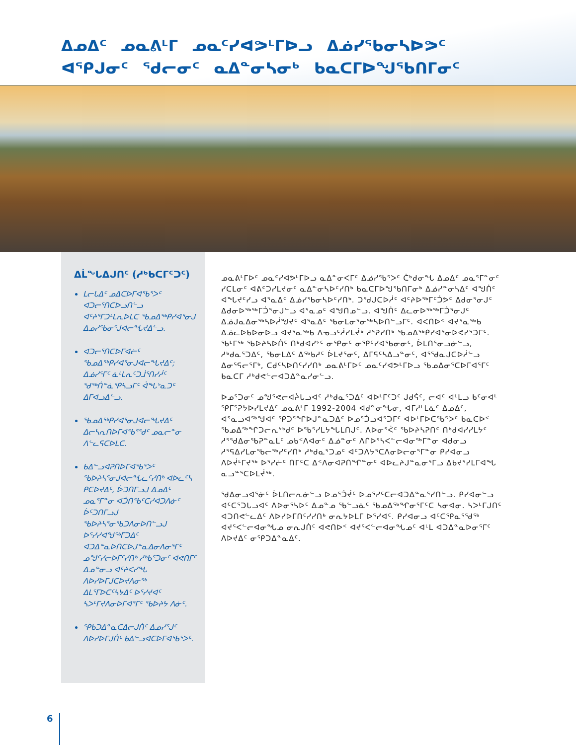ᐃᓄᐃᑦ ᓄᓇᕕᒻᒥ ᓄᓇᑦᓯᐊᕗᒻᒥᐅᓗ ᐃᓅᓯᖃᓂᓴᐅᕗᑦ ᐊᕿᒍᓂᑦ ᖁᓕᓂᑦ ᓇᐃᓐᓂᓴᓂᒃ ᑲᓇᑕᒥᐅᖑᖃᑎᒥᓂᑦ
ᐃᒫᖓᐃᒍᑎᑦ (ᓱᒃᑲᑕᒥᑦᑐᑦ)
ᒪᓕᒐᐃᑦ ᓄᐃᑕᐅᒥᐊᖃᕐᐳᑦ ᐊᑐᓕᕐᑎᑕᐅᓗᑎᓪᓗ ᐊᑦᔨᕐᒥᑐᒻᒪᕆᐅᒪᑕ ᖃᓄᐃᖅᑭᓯᐊᕐᓂᒍ ᐃᓄᓯᖃᓂᕐᒍᐊᓕᖓᔪᐃᓪᓗ.
ᐊᑐᓕᕐᑎᑕᐅᒥᐊᓖᑦ ᖃᓄᐃᖅᑭᓯᐊᕐᓂᒍᐊᓕᖓᔪᐃᑦ; ᐃᓅᓯᕐᒥᑦ ᓈᒻᒪᕆᑦᑐᒨᕐᑎᓯᓲᑦ ᖁᖅᑏᓐᓈᕿᓴᓗᒥᑦ ᐋᖓᔾᓇᑐᑦ ᐃᒥᐊᓗᐃᓪᓗ.
ᖃᓄᐃᖅᑭᓯᐊᕐᓂᒍᐊᓕᖓᔪᐃᑦ ᐃᓕᓴᕆᑎᐅᒥᐊᖃᕐᖁᑦ ᓄᓇᓕᓐᓂ ᐱᓪᓚᕋᑕᐅᒪᑕ.
ᑲᐃᓪᓗᐊᕈᑎᐅᒥᐊᖃᕐᐳᑦ ᖃᐅᔨᓴᕐᓂᒍᐊᓕᖓᓚᑦᓯᑎᒃ ᐊᐅᓚᑦᓴ ᑭᑕᐅᔪᐃᑦ, ᐆᑐᑎᒥᓗᒍ ᐃᓄᐃᑦ ᓄᓇᕐᒥᓐᓂ ᐊᑑᑎᖃᑦᑕᓯᐊᑐᐱᓃᑦ ᐆᑦᑐᑎᒥᓗᒍ ᖃᐅᔨᓴᕐᓂᖃᑐᐱᓂᐅᑎᓪᓗᒍ ᐅᕐᓯᓯᐊᖑᖅᒥᑐᐃᑦ ᐊᑐᐃᓐᓇᐅᑎᑕᐅᒍᓐᓇᐃᓂᐱᓂᕐᒥᑦ ᓄᖑᑦᓯᓕᐅᒥᑦᓯᑎᒃ ᓱᒃᑲᕐᑐᓂᑦ ᐊᕙᑎᒥᑦ ᐃᓄᓐᓂᓗ ᐊᑦᔨᐸᓯᖓ ᐱᐅᓯᐅᒥᒍᑕᐅᔪᐱᓂᖅ ᐃᒪᕐᒥᐅᑕᑦᓴᔭᐃᑦ ᐅᕐᓯᔪᐊᑦ ᓴᐳᒻᒥᔪᐱᓂᐅᒥᐊᕐᒥᑦ ᖃᐅᔨᔭ ᐱᓃᑦ.
ᕿᑲᑐᐃᓐᓇᑕᐃᓕᒍᑏᑦ ᐃᓄᓯᕐᒍᑦ ᐱᐅᓯᐅᒥᒍᑏᑦ ᑲᐃᓪᓗᐊᑕᐅᒥᐊᖃᕐᐳᑦ.
ᓄᓇᕕᒻᒥᐅᑦ ᓄᓇᑦᓯᐊᕗᒻᒥᐅᓗ ᓇᐃᓐᓂᐸᒥᑦ ᐃᓅᓯᖃᕐᐳᑦ ᑖᒃᑯᓂᖓ ᐃᓄᐃᑦ ᓄᓇᕐᒥᓐᓂᑦ ᓯᑕᒪᓂᑦ ᐊᕕᑦᑐᓯᒪᔪᓂᑦ ᓇᐃᓐᓂᓴᐅᑦᓯᑎᒃ ᑲᓇᑕᒥᐅᖑᖃᑎᒥᓂᒃ ᐃᓅᓯᓐᓂᓴᐃᑦ ᐊᖑᑏᑦ ᐊᖓᔪᑦᓯᓗ ᐊᕐᓇᐃᑦ ᐃᓅᓯᖃᓂᓴᐅᑦᓯᑎᒃ. ᑐᖁᒍᑕᐅᓲᑦ ᐊᑦᔨᐅᖅᒥᑦᑑᕗᑦ ᐃᑯᓂᕐᓂᒍᑦ ᐃᑯᓂᐅᖅᖅᒥᑑᕐᓂᒍᓪᓗ ᐊᕐᓇᓄᑦ ᐊᖑᑎᓄᓪᓗ. ᐊᖑᑏᑦ ᐃᓚᓂᐅᖅᖅᒥᑑᕐᓂᒍᑦ ᐃᓅᒍᓇᐃᓂᖅᓴᐅᓲᖑᔪᑦ ᐊᕐᓇᐃᑦ ᖃᓂᒪᓂᕐᓂᖅᓴᐅᑎᓪᓗᒥᑦ. ᐊᐸᑎᐅᑉ ᐊᔪᕐᓇᖅᑲ ᐃᓅᓚᐅᑲᐅᓂᐅᓗ ᐊᔪᕐᓇᖅᑲ ᐱᓀᓗᑦᓲᓯᒪᔫᒃ ᓱᕐᕈᓯᑎᒃ ᖃᓄᐃᖅᑭᓯᐊᕐᓂᐅᕙᓯᕐᑐᒥᑦ. ᖃᒻᒥᖅ ᖃᐅᔨᓴᐅᑏᑦ ᑎᒃᑯᐊᓯᔾᑦ ᓂᕿᓂᑦ ᓂᕿᑦᓯᐊᖃᓂᓂᑦ, ᐆᒪᑎᕐᓂᓗᓃᓪᓗ, ᓱᒃᑯᓇᕐᑐᐃᑦ, ᖃᓂᒪᐃᑦ ᐃᖅᑲᓱᑦ ᐆᒪᔪᕐᓂᑦ, ᐃᒥᕋᑦᓴᐃᓗᓐᓂᑦ, ᐊᕐᖁᓇᒍᑕᐅᓲᓪᓗ ᐃᓂᕐᕋᓕᕐᒥᒃ, ᑕᑯᑦᓴᐅᑎᑦᓯᓯᑎᒃ ᓄᓇᕕᒻᒥᐅᑦ ᓄᓇᑦᓯᐊᕗᒻᒥᐅᓗ ᖃᓄᐃᓂᕐᑕᐅᒥᐊᕐᒥᑦ ᑲᓇᑕᒥ ᓱᒃᑯᕙᓪᓕᐊᑐᐃᓐᓇᓯᓂᓪᓗ.
ᐅᓄᕐᑐᓂᑦ ᓄᖑᕐᕙᓕᐊᔩᒐᓗᐊᑦ ᓱᒃᑯᓇᕐᑐᐃᑦ ᐊᐅᒻᒥᑦᑐᑦ ᒍᑯᕌᑦ, ᓕᐊᑦ ᐊᒻᒪᓗ ᑲᑦᓂᐊᒻ ᕿᒥᕐᕈᔭᐅᓯᒪᔪᐃᑦ ᓄᓇᕕᒻᒥ 1992-2004 ᐊᑯᓐᓂᖓᓂ, ᐊᒥᓱᒻᒪᓈᑦ ᐃᓄᐃᑦ, ᐊᕐᓇᓗᐊᖅᖑᐊᑦ ᕿᑐᕐᖏᐅᒍᓐᓇᑐᐃᑦ ᐅᓄᕐᑑᓗᐊᕐᑐᒥᑦ ᐊᐅᒻᒥᐅᑕᖃᕐᐳᑦ ᑲᓇᑕᐅᑉ ᖃᓄᐃᖅᖏᑐᓕᕆᔾᒃᑯᑦ ᐅᖃᕐᓯᒪᔭᖓᒪᑎᒍᑦ. ᐱᐅᓂᕐᐹᑦ ᖃᐅᔨᓴᕈᑎᑦ ᑎᒃᑯᐊᓯᓯᒪᔭᑦ ᓱᕐᖁᐃᓂᖃᕈᓐᓇᒪᑦ ᓄᑲᑉᐱᐊᓂᑦ ᐃᓅᓐᓂᑦ ᐱᒋᐅᕐᓴᐸᓪᓕᐊᓂᖅᒥᓐᓂ ᐊᑯᓂᓗ ᓱᕐᕋᐃᓯᒪᓂᖃᓕᖅᓯᑦᓯᑎᒃ ᓱᒃᑯᓇᕐᑐᓄᑦ ᐊᑦᑐᐱᔭᕐᑕᐱᓂᐅᓕᓂᕐᒥᓐᓂ ᑭᓯᐊᓂᓗ ᐱᐅᔫᒻᒥᔪᖅ ᐅᕐᓯᓖᑦ ᑎᒥᑦᑕ ᐃᑉᐱᓂᐊᕈᑎᖏᓐᓂᑦ ᐊᐅᓚᔨᒍᓐᓇᓂᕐᒥᓗ ᐃᑲᔪᕐᓯᒪᒥᐊᖓ ᓇᓗᓐᕐᑕᐅᒪᔫᖅ.
ᖁᐃᓂᓗᐊᕐᓃᑦ ᐆᒪᑎᓕᕆᓃᓪᓗ ᐅᓄᕐᑑᔫᑦ ᐅᓄᕐᓯᑦᑕᓕᐊᑐᐃᓐᓇᕐᓯᑎᓪᓗ. ᑭᓯᐊᓂᓪᓗ ᐊᑦᑕᕐᑐᒐᓗᐊᑦ ᐱᐅᓂᕐᓴᐅᑦ ᐃᓄᓐᓄ ᖃᓪᓗᓈᑦ ᖃᓄᐃᖅᖏᓂᕐᒥᑦᑕ ᓴᓂᐊᓂ. ᓴᐳᒻᒥᒍᑎᑦ ᐊᑐᑎᕙᓪᓚᐃᑦ ᐱᐅᓯᐅᒥᑎᑦᓯᓯᑎᒃ ᓂᕆᔭᐅᒪᒥ ᐅᕐᓯᐊᑦ. ᑭᓯᐊᓂᓗ ᐊᑦᑕᕿᓇᕐᖁᖅ ᐊᔪᕐᐸᓪᓕᐊᓂᖓᓄ ᓂᕆᒍᑏᑦ ᐊᕙᑎᐅᑉ ᐊᔪᕐᐸᓪᓕᐊᓂᖓᓄᑦ ᐊᒻᒪ ᐊᑐᐃᓐᓇᐅᓂᕐᒥᑦ ᐱᐅᔪᐃᑦ ᓂᕿᑐᐃᓐᓇᐃᑦ.
6